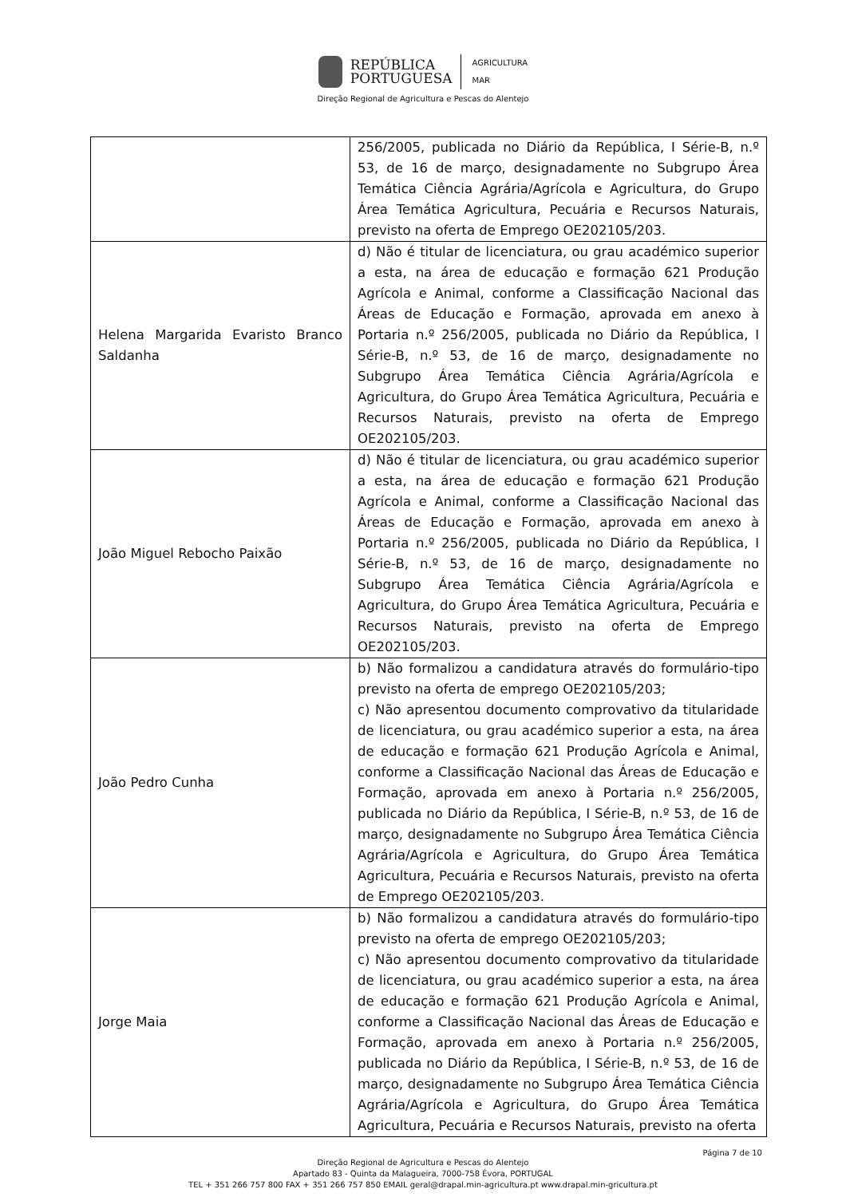REPÚBLICA
PORTUGUESA
AGRICULTURA
MAR
Direção Regional de Agricultura e Pescas do Alentejo
| | 256/2005, publicada no Diário da República, I Série-B, n.º 53, de 16 de março, designadamente no Subgrupo Área Temática Ciência Agrária/Agrícola e Agricultura, do Grupo Área Temática Agricultura, Pecuária e Recursos Naturais, previsto na oferta de Emprego OE202105/203. |
| Helena Margarida Evaristo Branco Saldanha | d) Não é titular de licenciatura, ou grau académico superior a esta, na área de educação e formação 621 Produção Agrícola e Animal, conforme a Classificação Nacional das Áreas de Educação e Formação, aprovada em anexo à Portaria n.º 256/2005, publicada no Diário da República, I Série-B, n.º 53, de 16 de março, designadamente no Subgrupo Área Temática Ciência Agrária/Agrícola e Agricultura, do Grupo Área Temática Agricultura, Pecuária e Recursos Naturais, previsto na oferta de Emprego OE202105/203. |
| João Miguel Rebocho Paixão | d) Não é titular de licenciatura, ou grau académico superior a esta, na área de educação e formação 621 Produção Agrícola e Animal, conforme a Classificação Nacional das Áreas de Educação e Formação, aprovada em anexo à Portaria n.º 256/2005, publicada no Diário da República, I Série-B, n.º 53, de 16 de março, designadamente no Subgrupo Área Temática Ciência Agrária/Agrícola e Agricultura, do Grupo Área Temática Agricultura, Pecuária e Recursos Naturais, previsto na oferta de Emprego OE202105/203. |
| João Pedro Cunha | b) Não formalizou a candidatura através do formulário-tipo previsto na oferta de emprego OE202105/203; c) Não apresentou documento comprovativo da titularidade de licenciatura, ou grau académico superior a esta, na área de educação e formação 621 Produção Agrícola e Animal, conforme a Classificação Nacional das Áreas de Educação e Formação, aprovada em anexo à Portaria n.º 256/2005, publicada no Diário da República, I Série-B, n.º 53, de 16 de março, designadamente no Subgrupo Área Temática Ciência Agrária/Agrícola e Agricultura, do Grupo Área Temática Agricultura, Pecuária e Recursos Naturais, previsto na oferta de Emprego OE202105/203. |
| Jorge Maia | b) Não formalizou a candidatura através do formulário-tipo previsto na oferta de emprego OE202105/203; c) Não apresentou documento comprovativo da titularidade de licenciatura, ou grau académico superior a esta, na área de educação e formação 621 Produção Agrícola e Animal, conforme a Classificação Nacional das Áreas de Educação e Formação, aprovada em anexo à Portaria n.º 256/2005, publicada no Diário da República, I Série-B, n.º 53, de 16 de março, designadamente no Subgrupo Área Temática Ciência Agrária/Agrícola e Agricultura, do Grupo Área Temática Agricultura, Pecuária e Recursos Naturais, previsto na oferta |
Página 7 de 10
Direção Regional de Agricultura e Pescas do Alentejo
Apartado 83 - Quinta da Malagueira, 7000-758 Évora, PORTUGAL
TEL + 351 266 757 800 FAX + 351 266 757 850 EMAIL geral@drapal.min-agricultura.pt www.drapal.min-gricultura.pt